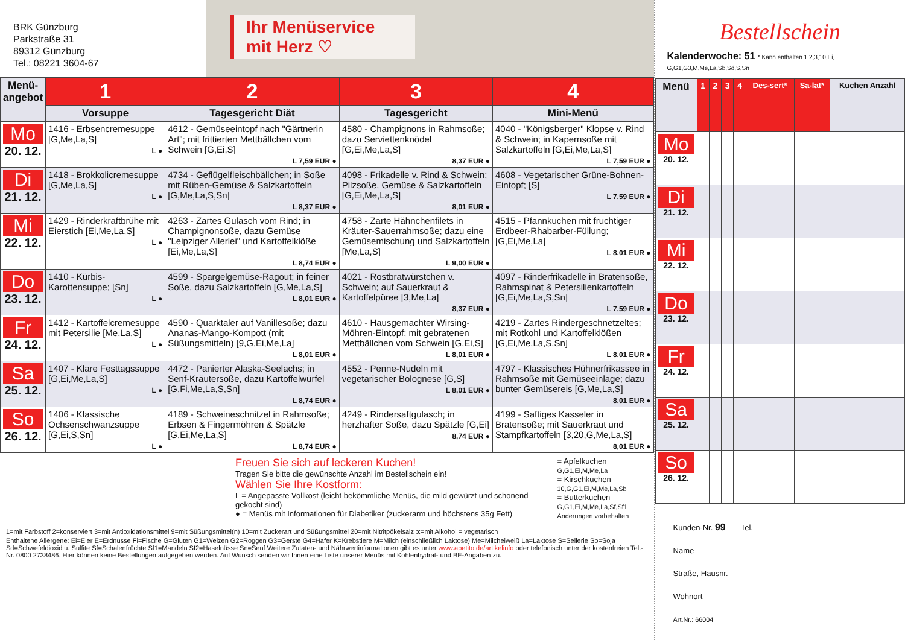BRK Günzburg
Parkstraße 31
89312 Günzburg
Tel.: 08221 3604-67
Ihr Menüservice mit Herz ♡
| Menü-angebot | 1 | 2 | 3 | 4 |
| | Vorsuppe | Tagesgericht Diät | Tagesgericht | Mini-Menü |
| Mo 20. 12. | 1416 - Erbsencremesuppe [G,Me,La,S] L ● | 4612 - Gemüseeintopf nach "Gärtnerin Art"; mit frittierten Mettbällchen vom Schwein [G,Ei,S] L 7,59 EUR ● | 4580 - Champignons in Rahmsoße; dazu Serviettenknödel [G,Ei,Me,La,S] 8,37 EUR ● | 4040 - "Königsberger" Klopse v. Rind & Schwein; in Kapernsoße mit Salzkartoffeln [G,Ei,Me,La,S] L 7,59 EUR ● |
| Di 21. 12. | 1418 - Brokkolicremesuppe [G,Me,La,S] L ● | 4734 - Geflügelfleischbällchen; in Soße mit Rüben-Gemüse & Salzkartoffeln [G,Me,La,S,Sn] L 8,37 EUR ● | 4098 - Frikadelle v. Rind & Schwein; Pilzsoße, Gemüse & Salzkartoffeln [G,Ei,Me,La,S] 8,01 EUR ● | 4608 - Vegetarischer Grüne-Bohnen-Eintopf; [S] L 7,59 EUR ● |
| Mi 22. 12. | 1429 - Rinderkraftbrühe mit Eierstich [Ei,Me,La,S] L ● | 4263 - Zartes Gulasch vom Rind; in Champignonsoße, dazu Gemüse "Leipziger Allerlei" und Kartoffelklöße [Ei,Me,La,S] L 8,74 EUR ● | 4758 - Zarte Hähnchenfilets in Kräuter-Sauerrahmsoße; dazu eine Gemüsemischung und Salzkartoffeln [Me,La,S] L 9,00 EUR ● | 4515 - Pfannkuchen mit fruchtiger Erdbeer-Rhabarber-Füllung; [G,Ei,Me,La] L 8,01 EUR ● |
| Do 23. 12. | 1410 - Kürbis-Karottensuppe; [Sn] L ● | 4599 - Spargelgemüse-Ragout; in feiner Soße, dazu Salzkartoffeln [G,Me,La,S] L 8,01 EUR ● | 4021 - Rostbratwürstchen v. Schwein; auf Sauerkraut & Kartoffelpüree [3,Me,La] 8,37 EUR ● | 4097 - Rinderfrikadelle in Bratensoße, Rahmspinat & Petersilienkartoffeln [G,Ei,Me,La,S,Sn] L 7,59 EUR ● |
| Fr 24. 12. | 1412 - Kartoffelcremesuppe mit Petersilie [Me,La,S] L ● | 4590 - Quarktaler auf Vanillesoße; dazu Ananas-Mango-Kompott (mit Süßungsmitteln) [9,G,Ei,Me,La] L 8,01 EUR ● | 4610 - Hausgemachter Wirsing-Möhren-Eintopf; mit gebratenen Mettbällchen vom Schwein [G,Ei,S] L 8,01 EUR ● | 4219 - Zartes Rindergeschnetzeltes; mit Rotkohl und Kartoffelklößen [G,Ei,Me,La,S,Sn] L 8,01 EUR ● |
| Sa 25. 12. | 1407 - Klare Festtagssuppe [G,Ei,Me,La,S] L ● | 4472 - Panierter Alaska-Seelachs; in Senf-Kräutersoße, dazu Kartoffelwürfel [G,Fi,Me,La,S,Sn] L 8,74 EUR ● | 4552 - Penne-Nudeln mit vegetarischer Bolognese [G,S] L 8,01 EUR ● | 4797 - Klassisches Hühnerfrikassee in Rahmsoße mit Gemüseeinlage; dazu bunter Gemüsereis [G,Me,La,S] 8,01 EUR ● |
| So 26. 12. | 1406 - Klassische Ochsenschwanzsuppe [G,Ei,S,Sn] L ● | 4189 - Schweineschnitzel in Rahmsoße; Erbsen & Fingermöhren & Spätzle [G,Ei,Me,La,S] L 8,74 EUR ● | 4249 - Rindersaftgulasch; in herzhafter Soße, dazu Spätzle [G,Ei] 8,74 EUR ● | 4199 - Saftiges Kasseler in Bratensoße; mit Sauerkraut und Stampfkartoffeln [3,20,G,Me,La,S] 8,01 EUR ● |
Freuen Sie sich auf leckeren Kuchen!
Tragen Sie bitte die gewünschte Anzahl im Bestellschein ein!
Wählen Sie Ihre Kostform:
L = Angepasste Vollkost (leicht bekömmliche Menüs, die mild gewürzt und schonend gekocht sind)
● = Menüs mit Informationen für Diabetiker (zuckerarm und höchstens 35g Fett)
= Apfelkuchen G,G1,Ei,M,Me,La
= Kirschkuchen 10,G,G1,Ei,M,Me,La,Sb
= Butterkuchen G,G1,Ei,M,Me,La,Sf,Sf1
Änderungen vorbehalten
1=mit Farbstoff 2=konserviert 3=mit Antioxidationsmittel 9=mit Süßungsmittel(n) 10=mit Zuckerart und Süßungsmittel 20=mit Nitritpökelsalz ⧖=mit Alkohol = vegetarisch
Enthaltene Allergene: Ei=Eier E=Erdnüsse Fi=Fische G=Gluten G1=Weizen G2=Roggen G3=Gerste G4=Hafer K=Krebstiere M=Milch (einschließlich Laktose) Me=Milcheiweiß La=Laktose S=Sellerie Sb=Soja Sd=Schwefeldioxid u. Sulfite Sf=Schalenfrüchte Sf1=Mandeln Sf2=Haselnüsse Sn=Senf Weitere Zutaten- und Nährwertinformationen gibt es unter www.apetito.de/artikelinfo oder telefonisch unter der kostenfreien Tel.-Nr. 0800 2738486. Hier können keine Bestellungen aufgegeben werden. Auf Wunsch senden wir Ihnen eine Liste unserer Menüs mit Kohlenhydrat- und BE-Angaben zu.
Bestellschein
Kalenderwoche: 51 * Kann enthalten 1,2,3,10,Ei, G,G1,G3,M,Me,La,Sb,Sd,S,Sn
| Menü | 1 | 2 | 3 | 4 | Des-sert* | Sa-lat* | Kuchen Anzahl |
| Mo 20. 12. | | | | | | | |
| Di 21. 12. | | | | | | | |
| Mi 22. 12. | | | | | | | |
| Do 23. 12. | | | | | | | |
| Fr 24. 12. | | | | | | | |
| Sa 25. 12. | | | | | | | |
| So 26. 12. | | | | | | | |
Kunden-Nr. 99 Tel.
Name
Straße, Hausnr.
Wohnort
Art.Nr.: 66004